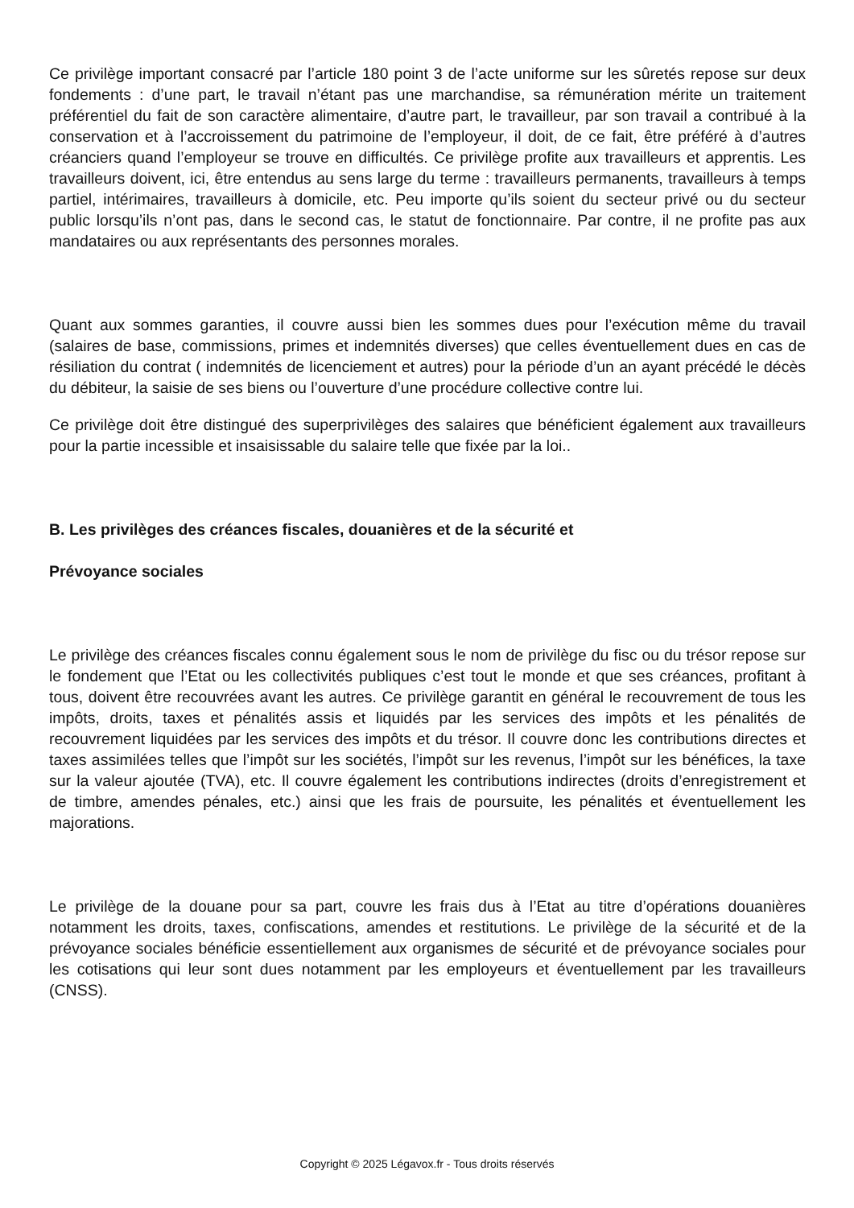Ce privilège important consacré par l’article 180 point 3 de l’acte uniforme sur les sûretés repose sur deux fondements : d’une part, le travail n’étant pas une marchandise, sa rémunération mérite un traitement préférentiel du fait de son caractère alimentaire, d’autre part, le travailleur, par son travail a contribué à la conservation et à l’accroissement du patrimoine de l’employeur, il doit, de ce fait, être préféré à d’autres créanciers quand l’employeur se trouve en difficultés. Ce privilège profite aux travailleurs et apprentis. Les travailleurs doivent, ici, être entendus au sens large du terme : travailleurs permanents, travailleurs à temps partiel, intérimaires, travailleurs à domicile, etc. Peu importe qu’ils soient du secteur privé ou du secteur public lorsqu’ils n’ont pas, dans le second cas, le statut de fonctionnaire. Par contre, il ne profite pas aux mandataires ou aux représentants des personnes morales.
Quant aux sommes garanties, il couvre aussi bien les sommes dues pour l’exécution même du travail (salaires de base, commissions, primes et indemnités diverses) que celles éventuellement dues en cas de résiliation du contrat ( indemnités de licenciement et autres) pour la période d’un an ayant précédé le décès du débiteur, la saisie de ses biens ou l’ouverture d’une procédure collective contre lui.
Ce privilège doit être distingué des superprivilèges des salaires que bénéficient également aux travailleurs pour la partie incessible et insaisissable du salaire telle que fixée par la loi..
B. Les privilèges des créances fiscales, douanières et de la sécurité et
Prévoyance sociales
Le privilège des créances fiscales connu également sous le nom de privilège du fisc ou du trésor repose sur le fondement que l’Etat ou les collectivités publiques c’est tout le monde et que ses créances, profitant à tous, doivent être recouvrées avant les autres. Ce privilège garantit en général le recouvrement de tous les impôts, droits, taxes et pénalités assis et liquidés par les services des impôts et les pénalités de recouvrement liquidées par les services des impôts et du trésor. Il couvre donc les contributions directes et taxes assimilées telles que l’impôt sur les sociétés, l’impôt sur les revenus, l’impôt sur les bénéfices, la taxe sur la valeur ajoutée (TVA), etc. Il couvre également les contributions indirectes (droits d’enregistrement et de timbre, amendes pénales, etc.) ainsi que les frais de poursuite, les pénalités et éventuellement les majorations.
Le privilège de la douane pour sa part, couvre les frais dus à l’Etat au titre d’opérations douanières notamment les droits, taxes, confiscations, amendes et restitutions. Le privilège de la sécurité et de la prévoyance sociales bénéficie essentiellement aux organismes de sécurité et de prévoyance sociales pour les cotisations qui leur sont dues notamment par les employeurs et éventuellement par les travailleurs (CNSS).
Copyright © 2025 Légavox.fr - Tous droits réservés